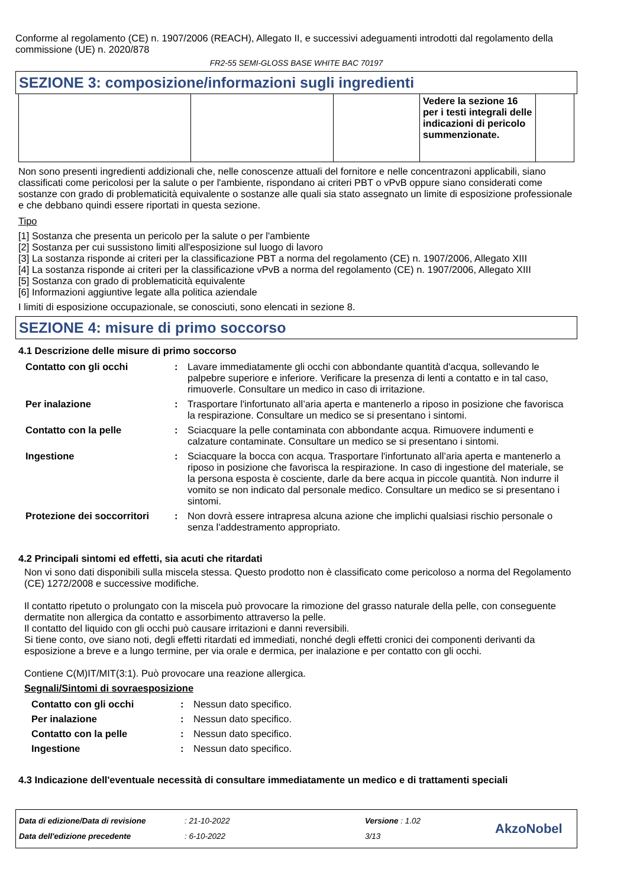Conforme al regolamento (CE) n. 1907/2006 (REACH), Allegato II, e successivi adeguamenti introdotti dal regolamento della commissione (UE) n. 2020/878
FR2-55 SEMI-GLOSS BASE WHITE BAC 70197
SEZIONE 3: composizione/informazioni sugli ingredienti
| | | | Vedere la sezione 16 per i testi integrali delle indicazioni di pericolo summenzionate. | |
Non sono presenti ingredienti addizionali che, nelle conoscenze attuali del fornitore e nelle concentrazoni applicabili, siano classificati come pericolosi per la salute o per l'ambiente, rispondano ai criteri PBT o vPvB oppure siano considerati come sostanze con grado di problematicità equivalente o sostanze alle quali sia stato assegnato un limite di esposizione professionale e che debbano quindi essere riportati in questa sezione.
Tipo
[1] Sostanza che presenta un pericolo per la salute o per l'ambiente
[2] Sostanza per cui sussistono limiti all'esposizione sul luogo di lavoro
[3] La sostanza risponde ai criteri per la classificazione PBT a norma del regolamento (CE) n. 1907/2006, Allegato XIII
[4] La sostanza risponde ai criteri per la classificazione vPvB a norma del regolamento (CE) n. 1907/2006, Allegato XIII
[5] Sostanza con grado di problematicità equivalente
[6] Informazioni aggiuntive legate alla politica aziendale
I limiti di esposizione occupazionale, se conosciuti, sono elencati in sezione 8.
SEZIONE 4: misure di primo soccorso
4.1 Descrizione delle misure di primo soccorso
| Contatto con gli occhi | : | Lavare immediatamente gli occhi con abbondante quantità d'acqua, sollevando le palpebre superiore e inferiore. Verificare la presenza di lenti a contatto e in tal caso, rimuoverle. Consultare un medico in caso di irritazione. |
| Per inalazione | : | Trasportare l'infortunato all’aria aperta e mantenerlo a riposo in posizione che favorisca la respirazione. Consultare un medico se si presentano i sintomi. |
| Contatto con la pelle | : | Sciacquare la pelle contaminata con abbondante acqua. Rimuovere indumenti e calzature contaminate. Consultare un medico se si presentano i sintomi. |
| Ingestione | : | Sciacquare la bocca con acqua. Trasportare l'infortunato all’aria aperta e mantenerlo a riposo in posizione che favorisca la respirazione. In caso di ingestione del materiale, se la persona esposta è cosciente, darle da bere acqua in piccole quantità. Non indurre il vomito se non indicato dal personale medico. Consultare un medico se si presentano i sintomi. |
| Protezione dei soccorritori | : | Non dovrà essere intrapresa alcuna azione che implichi qualsiasi rischio personale o senza l'addestramento appropriato. |
4.2 Principali sintomi ed effetti, sia acuti che ritardati
Non vi sono dati disponibili sulla miscela stessa. Questo prodotto non è classificato come pericoloso a norma del Regolamento (CE) 1272/2008 e successive modifiche.
Il contatto ripetuto o prolungato con la miscela può provocare la rimozione del grasso naturale della pelle, con conseguente dermatite non allergica da contatto e assorbimento attraverso la pelle.
Il contatto del liquido con gli occhi può causare irritazioni e danni reversibili.
Si tiene conto, ove siano noti, degli effetti ritardati ed immediati, nonché degli effetti cronici dei componenti derivanti da esposizione a breve e a lungo termine, per via orale e dermica, per inalazione e per contatto con gli occhi.
Contiene C(M)IT/MIT(3:1). Può provocare una reazione allergica.
Segnali/Sintomi di sovraesposizione
| Contatto con gli occhi | : | Nessun dato specifico. |
| Per inalazione | : | Nessun dato specifico. |
| Contatto con la pelle | : | Nessun dato specifico. |
| Ingestione | : | Nessun dato specifico. |
4.3 Indicazione dell'eventuale necessità di consultare immediatamente un medico e di trattamenti speciali
Data di edizione/Data di revisione
Data dell'edizione precedente
: 21-10-2022
: 6-10-2022
Versione : 1.02
3/13
AkzoNobel